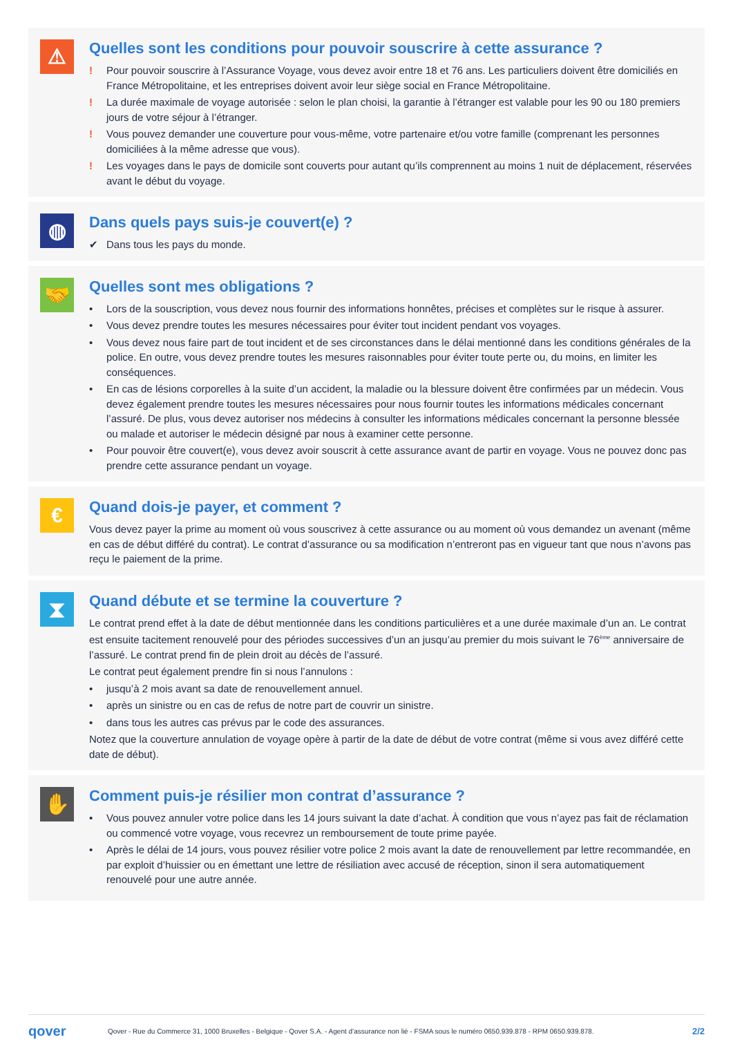⚠
Quelles sont les conditions pour pouvoir souscrire à cette assurance ?
! Pour pouvoir souscrire à l’Assurance Voyage, vous devez avoir entre 18 et 76 ans. Les particuliers doivent être domiciliés en France Métropolitaine, et les entreprises doivent avoir leur siège social en France Métropolitaine.
! La durée maximale de voyage autorisée : selon le plan choisi, la garantie à l’étranger est valable pour les 90 ou 180 premiers jours de votre séjour à l’étranger.
! Vous pouvez demander une couverture pour vous-même, votre partenaire et/ou votre famille (comprenant les personnes domiciliées à la même adresse que vous).
! Les voyages dans le pays de domicile sont couverts pour autant qu’ils comprennent au moins 1 nuit de déplacement, réservées avant le début du voyage.
◍
Dans quels pays suis-je couvert(e) ?
✔ Dans tous les pays du monde.
🤝
Quelles sont mes obligations ?
• Lors de la souscription, vous devez nous fournir des informations honnêtes, précises et complètes sur le risque à assurer.
• Vous devez prendre toutes les mesures nécessaires pour éviter tout incident pendant vos voyages.
• Vous devez nous faire part de tout incident et de ses circonstances dans le délai mentionné dans les conditions générales de la police. En outre, vous devez prendre toutes les mesures raisonnables pour éviter toute perte ou, du moins, en limiter les conséquences.
• En cas de lésions corporelles à la suite d’un accident, la maladie ou la blessure doivent être confirmées par un médecin. Vous devez également prendre toutes les mesures nécessaires pour nous fournir toutes les informations médicales concernant l’assuré. De plus, vous devez autoriser nos médecins à consulter les informations médicales concernant la personne blessée ou malade et autoriser le médecin désigné par nous à examiner cette personne.
• Pour pouvoir être couvert(e), vous devez avoir souscrit à cette assurance avant de partir en voyage. Vous ne pouvez donc pas prendre cette assurance pendant un voyage.
€
Quand dois-je payer, et comment ?
Vous devez payer la prime au moment où vous souscrivez à cette assurance ou au moment où vous demandez un avenant (même en cas de début différé du contrat). Le contrat d’assurance ou sa modification n’entreront pas en vigueur tant que nous n’avons pas reçu le paiement de la prime.
⧗
Quand débute et se termine la couverture ?
Le contrat prend effet à la date de début mentionnée dans les conditions particulières et a une durée maximale d’un an. Le contrat est ensuite tacitement renouvelé pour des périodes successives d’un an jusqu’au premier du mois suivant le 76<sup>ème</sup> anniversaire de l’assuré. Le contrat prend fin de plein droit au décès de l’assuré.
Le contrat peut également prendre fin si nous l’annulons :
• jusqu’à 2 mois avant sa date de renouvellement annuel.
• après un sinistre ou en cas de refus de notre part de couvrir un sinistre.
• dans tous les autres cas prévus par le code des assurances.
Notez que la couverture annulation de voyage opère à partir de la date de début de votre contrat (même si vous avez différé cette date de début).
✋
Comment puis-je résilier mon contrat d’assurance ?
• Vous pouvez annuler votre police dans les 14 jours suivant la date d’achat. À condition que vous n’ayez pas fait de réclamation ou commencé votre voyage, vous recevrez un remboursement de toute prime payée.
• Après le délai de 14 jours, vous pouvez résilier votre police 2 mois avant la date de renouvellement par lettre recommandée, en par exploit d’huissier ou en émettant une lettre de résiliation avec accusé de réception, sinon il sera automatiquement renouvelé pour une autre année.
qover Qover - Rue du Commerce 31, 1000 Bruxelles - Belgique - Qover S.A. - Agent d’assurance non lié - FSMA sous le numéro 0650.939.878 - RPM 0650.939.878. 2/2